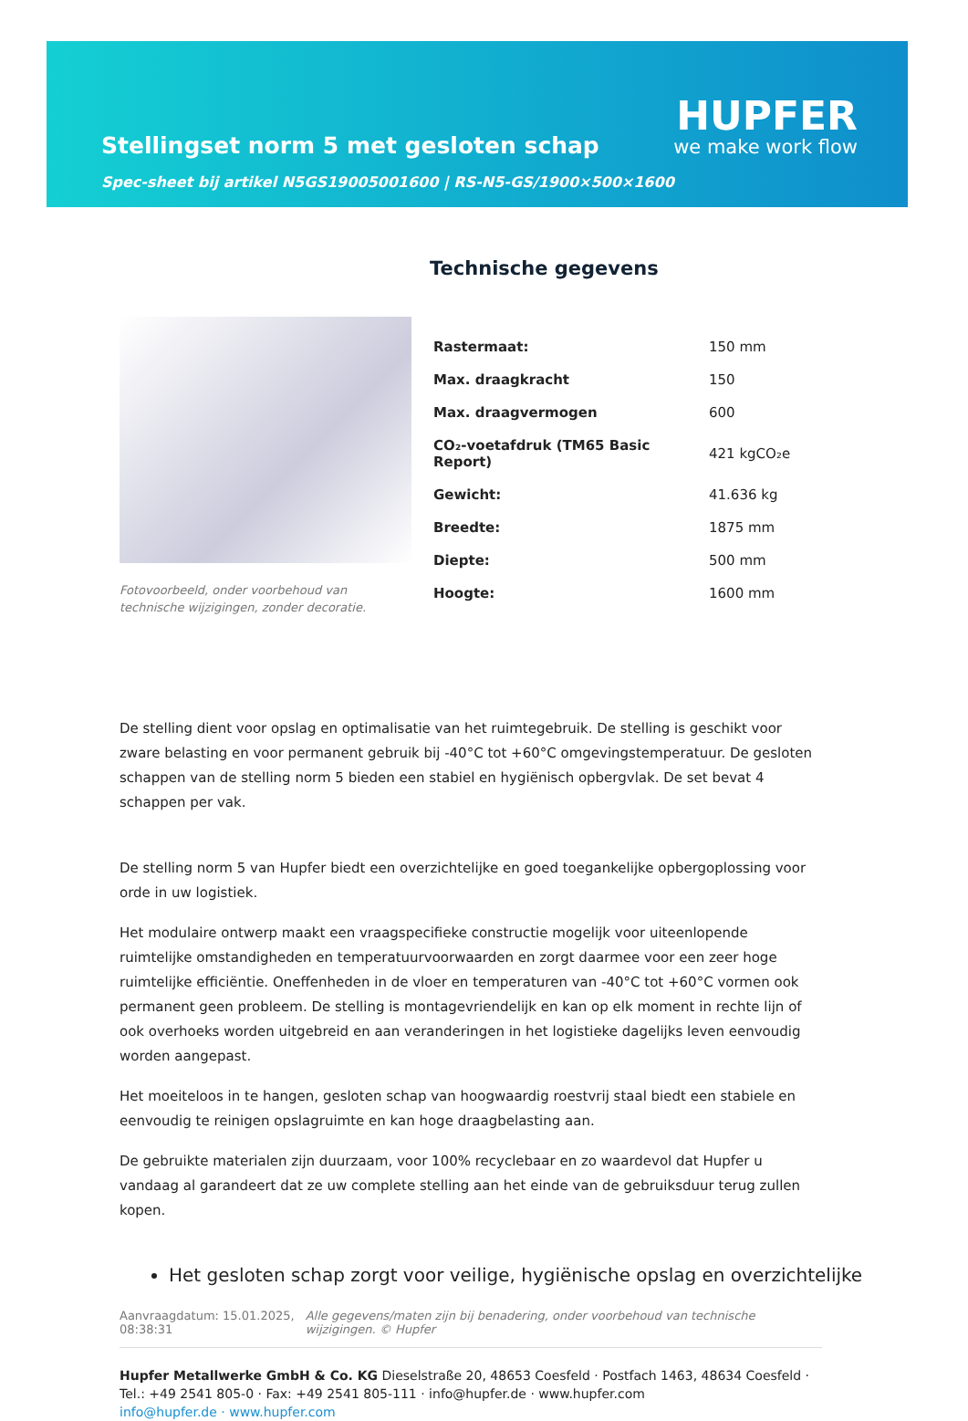Stellingset norm 5 met gesloten schap
Spec-sheet bij artikel N5GS19005001600 | RS-N5-GS/1900×500×1600
HUPFER
we make work flow
Fotovoorbeeld, onder voorbehoud van technische wijzigingen, zonder decoratie.
Technische gegevens
| Rastermaat: | 150 mm |
| Max. draagkracht | 150 |
| Max. draagvermogen | 600 |
| CO₂-voetafdruk (TM65 Basic Report) | 421 kgCO₂e |
| Gewicht: | 41.636 kg |
| Breedte: | 1875 mm |
| Diepte: | 500 mm |
| Hoogte: | 1600 mm |
De stelling dient voor opslag en optimalisatie van het ruimtegebruik. De stelling is geschikt voor zware belasting en voor permanent gebruik bij -40°C tot +60°C omgevingstemperatuur. De gesloten schappen van de stelling norm 5 bieden een stabiel en hygiënisch opbergvlak. De set bevat 4 schappen per vak.
De stelling norm 5 van Hupfer biedt een overzichtelijke en goed toegankelijke opbergoplossing voor orde in uw logistiek.
Het modulaire ontwerp maakt een vraagspecifieke constructie mogelijk voor uiteenlopende ruimtelijke omstandigheden en temperatuurvoorwaarden en zorgt daarmee voor een zeer hoge ruimtelijke efficiëntie. Oneffenheden in de vloer en temperaturen van -40°C tot +60°C vormen ook permanent geen probleem. De stelling is montagevriendelijk en kan op elk moment in rechte lijn of ook overhoeks worden uitgebreid en aan veranderingen in het logistieke dagelijks leven eenvoudig worden aangepast.
Het moeiteloos in te hangen, gesloten schap van hoogwaardig roestvrij staal biedt een stabiele en eenvoudig te reinigen opslagruimte en kan hoge draagbelasting aan.
De gebruikte materialen zijn duurzaam, voor 100% recyclebaar en zo waardevol dat Hupfer u vandaag al garandeert dat ze uw complete stelling aan het einde van de gebruiksduur terug zullen kopen.
Het gesloten schap zorgt voor veilige, hygiënische opslag en overzichtelijke
Aanvraagdatum: 15.01.2025, 08:38:31
Alle gegevens/maten zijn bij benadering, onder voorbehoud van technische wijzigingen. © Hupfer
Hupfer Metallwerke GmbH & Co. KG Dieselstraße 20, 48653 Coesfeld · Postfach 1463, 48634 Coesfeld · Tel.: +49 2541 805-0 · Fax: +49 2541 805-111 · info@hupfer.de · www.hupfer.com
info@hupfer.de · www.hupfer.com